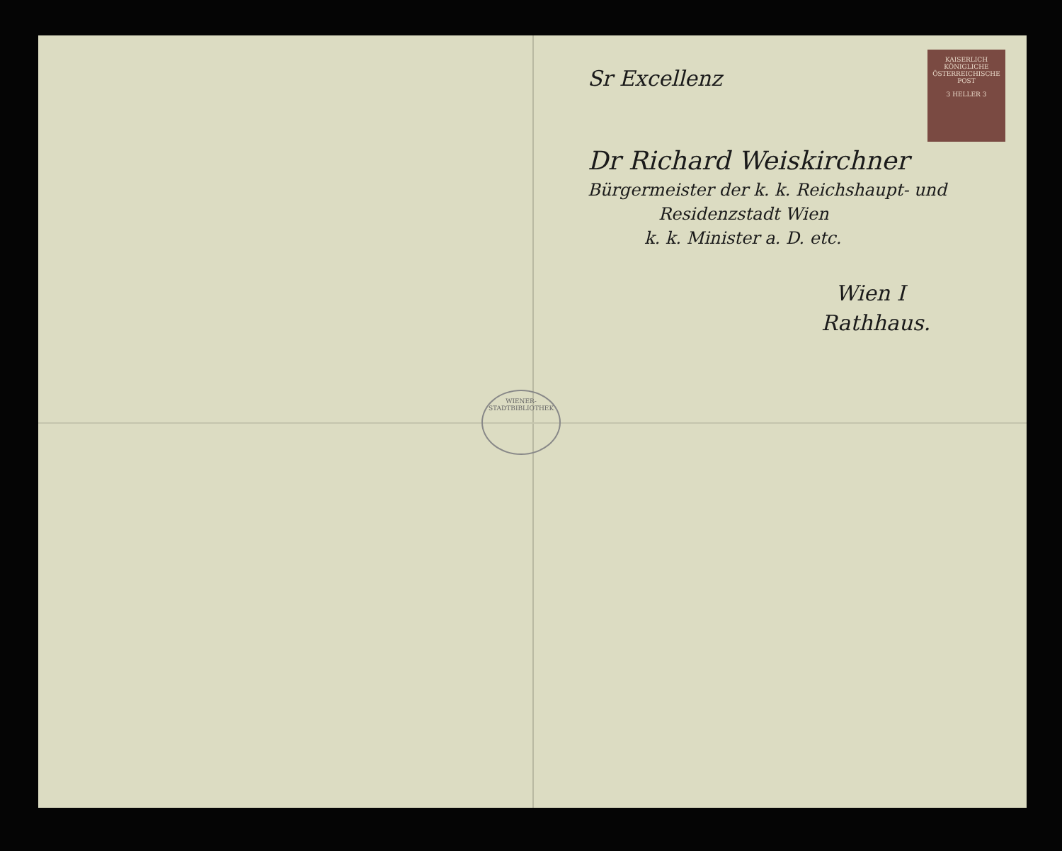KAISERLICH KÖNIGLICHE ÖSTERREICHISCHE POST
3 HELLER 3
Sr Excellenz
Dr Richard Weiskirchner
Bürgermeister der k. k. Reichshaupt- und
Residenzstadt Wien
k. k. Minister a. D. etc.
Wien I
Rathhaus.
WIENER-STADTBIBLIOTHEK